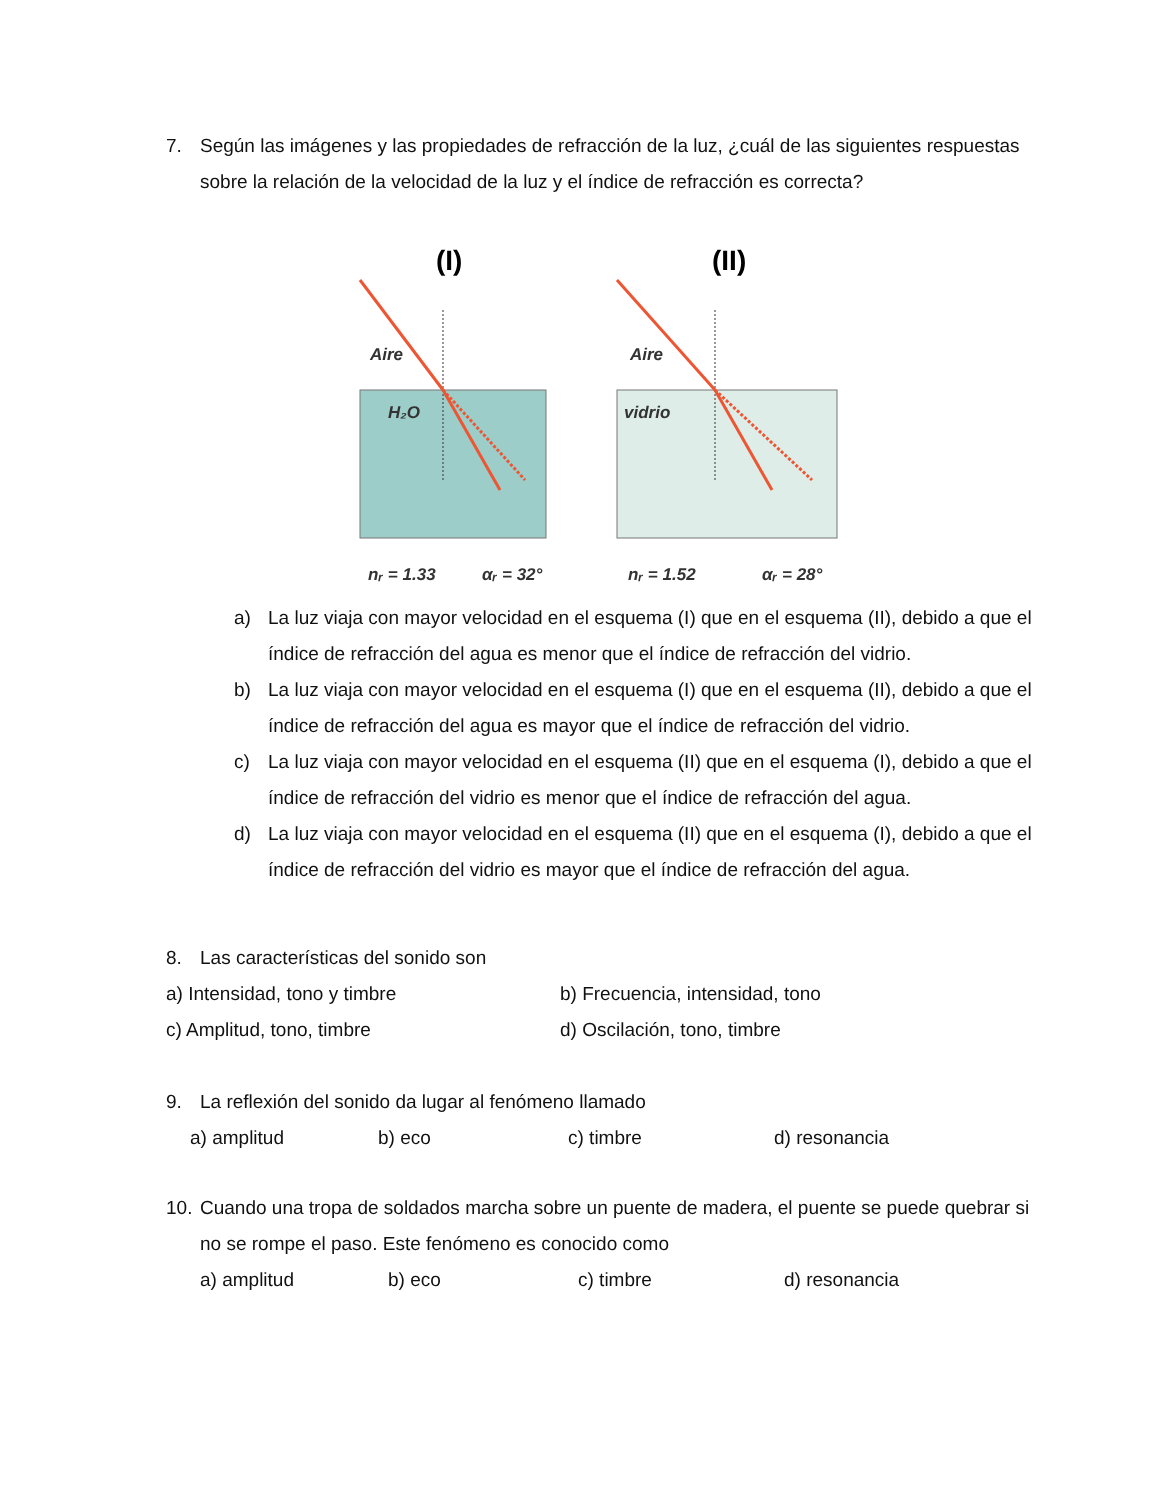7. Según las imágenes y las propiedades de refracción de la luz, ¿cuál de las siguientes respuestas sobre la relación de la velocidad de la luz y el índice de refracción es correcta?
(I)
(II)
Aire
H₂O
Aire
vidrio
nᵣ = 1.33
αᵣ = 32°
nᵣ = 1.52
αᵣ = 28°
a) La luz viaja con mayor velocidad en el esquema (I) que en el esquema (II), debido a que el índice de refracción del agua es menor que el índice de refracción del vidrio.
b) La luz viaja con mayor velocidad en el esquema (I) que en el esquema (II), debido a que el índice de refracción del agua es mayor que el índice de refracción del vidrio.
c) La luz viaja con mayor velocidad en el esquema (II) que en el esquema (I), debido a que el índice de refracción del vidrio es menor que el índice de refracción del agua.
d) La luz viaja con mayor velocidad en el esquema (II) que en el esquema (I), debido a que el índice de refracción del vidrio es mayor que el índice de refracción del agua.
8. Las características del sonido son
a) Intensidad, tono y timbre b) Frecuencia, intensidad, tono c) Amplitud, tono, timbre d) Oscilación, tono, timbre
9. La reflexión del sonido da lugar al fenómeno llamado
a) amplitud b) eco c) timbre d) resonancia
10. Cuando una tropa de soldados marcha sobre un puente de madera, el puente se puede quebrar si no se rompe el paso. Este fenómeno es conocido como
a) amplitud b) eco c) timbre d) resonancia